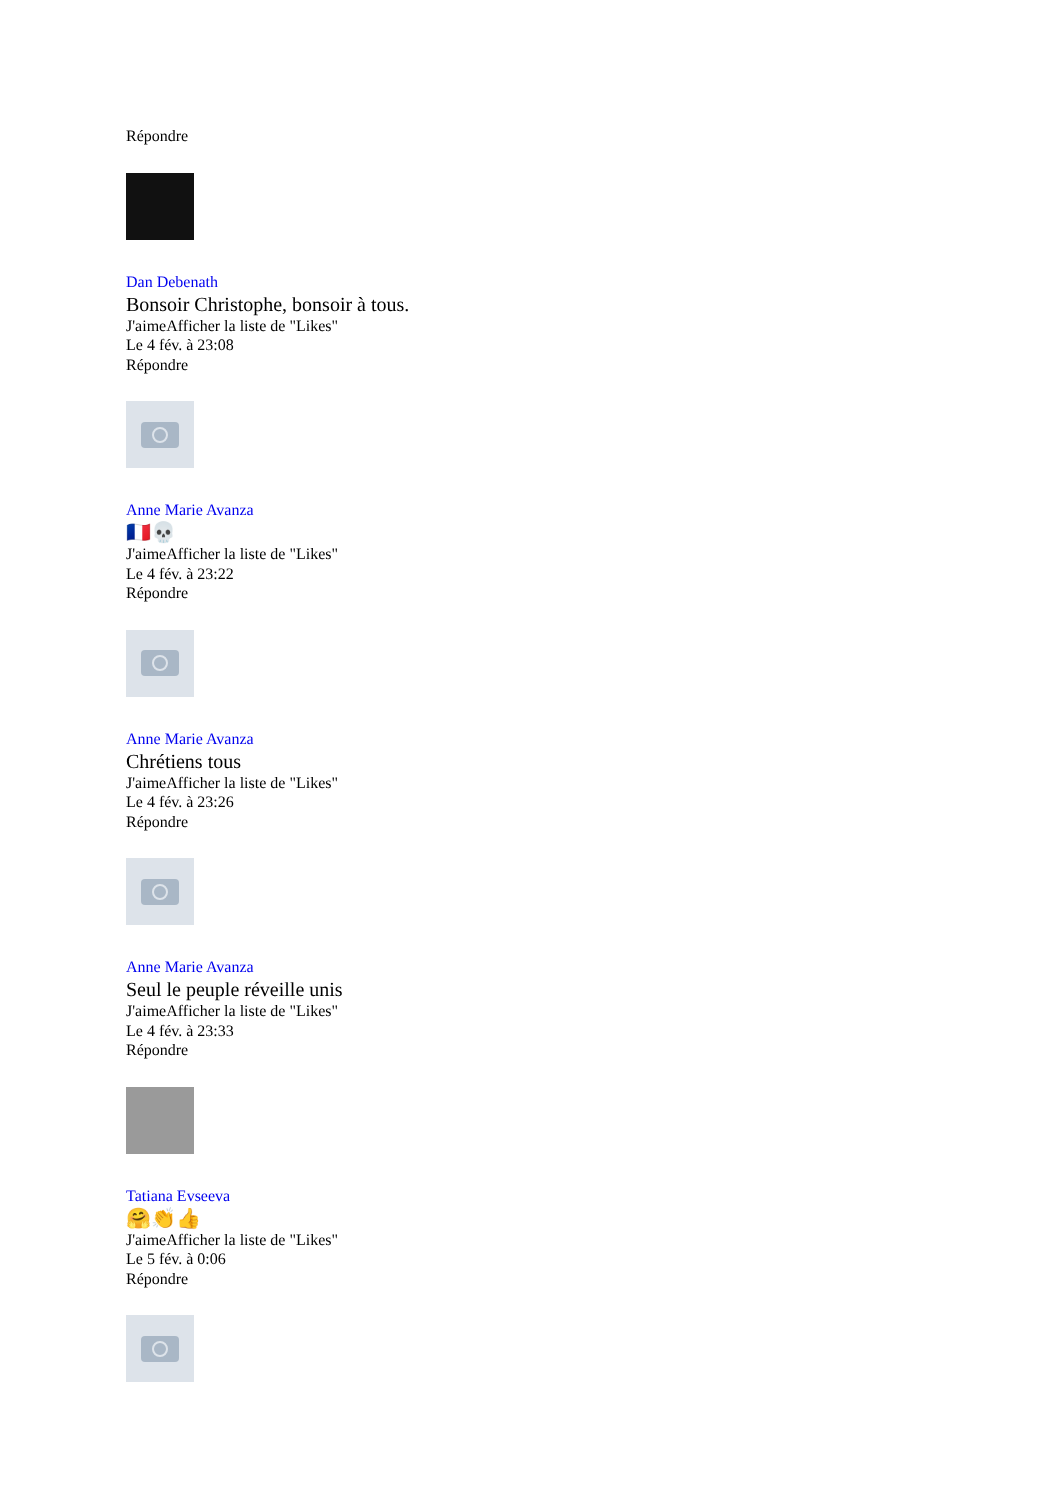Répondre
Dan Debenath
Bonsoir Christophe, bonsoir à tous.
J'aimeAfficher la liste de "Likes"
Le 4 fév. à 23:08
Répondre
Anne Marie Avanza
🇫🇷💀
J'aimeAfficher la liste de "Likes"
Le 4 fév. à 23:22
Répondre
Anne Marie Avanza
Chrétiens tous
J'aimeAfficher la liste de "Likes"
Le 4 fév. à 23:26
Répondre
Anne Marie Avanza
Seul le peuple réveille unis
J'aimeAfficher la liste de "Likes"
Le 4 fév. à 23:33
Répondre
Tatiana Evseeva
🤗👏👍
J'aimeAfficher la liste de "Likes"
Le 5 fév. à 0:06
Répondre